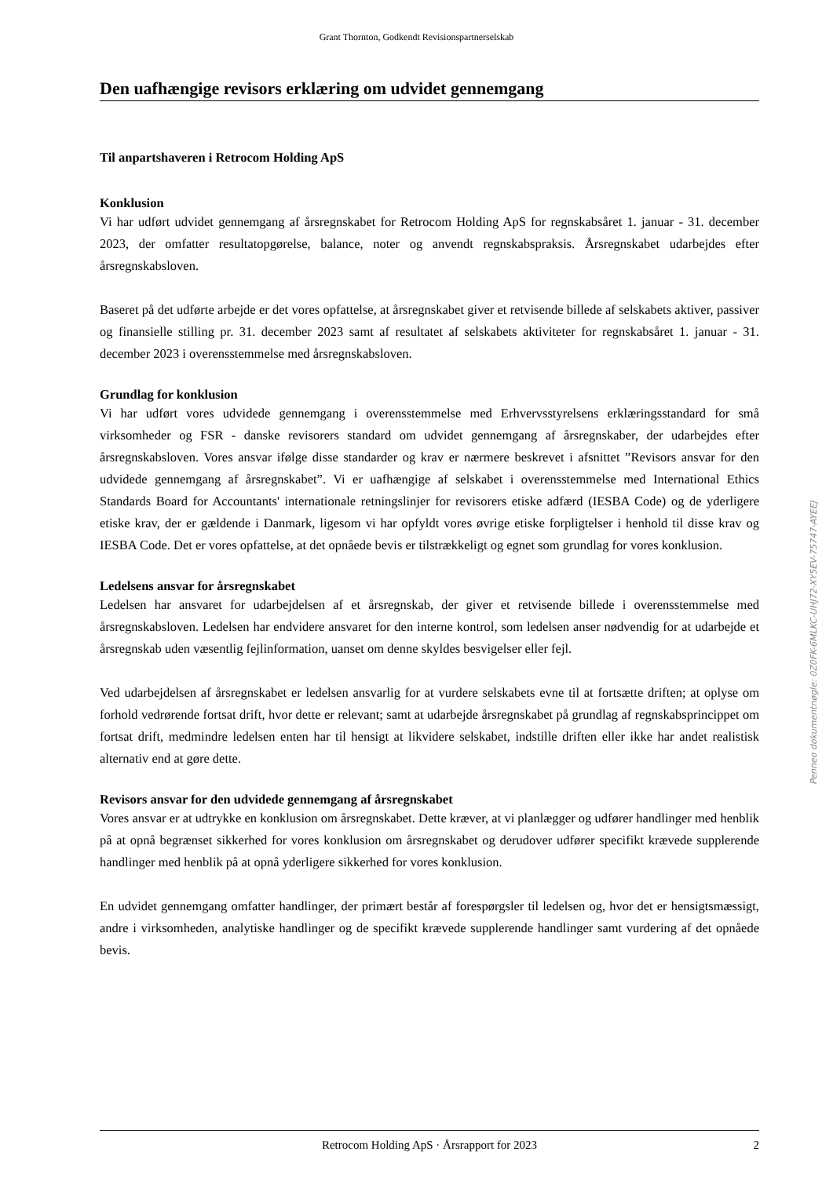Grant Thornton, Godkendt Revisionspartnerselskab
Den uafhængige revisors erklæring om udvidet gennemgang
Til anpartshaveren i Retrocom Holding ApS
Konklusion
Vi har udført udvidet gennemgang af årsregnskabet for Retrocom Holding ApS for regnskabsåret 1. januar - 31. december 2023, der omfatter resultatopgørelse, balance, noter og anvendt regnskabspraksis. Årsregnskabet udarbejdes efter årsregnskabsloven.
Baseret på det udførte arbejde er det vores opfattelse, at årsregnskabet giver et retvisende billede af selskabets aktiver, passiver og finansielle stilling pr. 31. december 2023 samt af resultatet af selskabets aktiviteter for regnskabsåret 1. januar - 31. december 2023 i overensstemmelse med årsregnskabsloven.
Grundlag for konklusion
Vi har udført vores udvidede gennemgang i overensstemmelse med Erhvervsstyrelsens erklæringsstandard for små virksomheder og FSR - danske revisorers standard om udvidet gennemgang af årsregnskaber, der udarbejdes efter årsregnskabsloven. Vores ansvar ifølge disse standarder og krav er nærmere beskrevet i afsnittet ”Revisors ansvar for den udvidede gennemgang af årsregnskabet”. Vi er uafhængige af selskabet i overensstemmelse med International Ethics Standards Board for Accountants' internationale retningslinjer for revisorers etiske adfærd (IESBA Code) og de yderligere etiske krav, der er gældende i Danmark, ligesom vi har opfyldt vores øvrige etiske forpligtelser i henhold til disse krav og IESBA Code. Det er vores opfattelse, at det opnåede bevis er tilstrækkeligt og egnet som grundlag for vores konklusion.
Ledelsens ansvar for årsregnskabet
Ledelsen har ansvaret for udarbejdelsen af et årsregnskab, der giver et retvisende billede i overensstemmelse med årsregnskabsloven. Ledelsen har endvidere ansvaret for den interne kontrol, som ledelsen anser nødvendig for at udarbejde et årsregnskab uden væsentlig fejlinformation, uanset om denne skyldes besvigelser eller fejl.
Ved udarbejdelsen af årsregnskabet er ledelsen ansvarlig for at vurdere selskabets evne til at fortsætte driften; at oplyse om forhold vedrørende fortsat drift, hvor dette er relevant; samt at udarbejde årsregnskabet på grundlag af regnskabsprincippet om fortsat drift, medmindre ledelsen enten har til hensigt at likvidere selskabet, indstille driften eller ikke har andet realistisk alternativ end at gøre dette.
Revisors ansvar for den udvidede gennemgang af årsregnskabet
Vores ansvar er at udtrykke en konklusion om årsregnskabet. Dette kræver, at vi planlægger og udfører handlinger med henblik på at opnå begrænset sikkerhed for vores konklusion om årsregnskabet og derudover udfører specifikt krævede supplerende handlinger med henblik på at opnå yderligere sikkerhed for vores konklusion.
En udvidet gennemgang omfatter handlinger, der primært består af forespørgsler til ledelsen og, hvor det er hensigtsmæssigt, andre i virksomheden, analytiske handlinger og de specifikt krævede supplerende handlinger samt vurdering af det opnåede bevis.
Penneo dokumentnøgle: 0Z0FK-6MLKC-UHJ72-XY5EV-75747-AYEEJ
Retrocom Holding ApS · Årsrapport for 2023 2